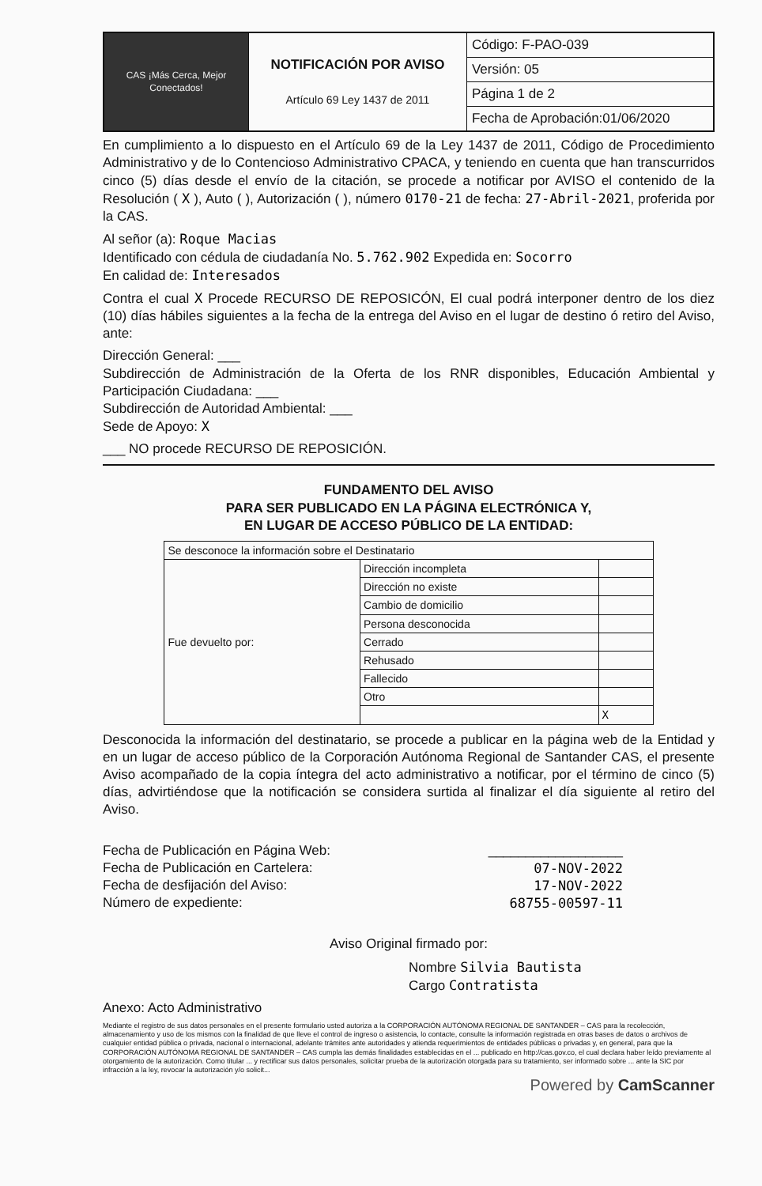| CAS ¡Más Cerca, Mejor Conectados! | NOTIFICACIÓN POR AVISO Artículo 69 Ley 1437 de 2011 | Código: F-PAO-039 |
| | | Versión: 05 |
| | | Página 1 de 2 |
| | | Fecha de Aprobación:01/06/2020 |
En cumplimiento a lo dispuesto en el Artículo 69 de la Ley 1437 de 2011, Código de Procedimiento Administrativo y de lo Contencioso Administrativo CPACA, y teniendo en cuenta que han transcurridos cinco (5) días desde el envío de la citación, se procede a notificar por AVISO el contenido de la Resolución ( X ), Auto ( ), Autorización ( ), número 0170-21 de fecha: 27-Abril-2021, proferida por la CAS.
Al señor (a): Roque Macias
Identificado con cédula de ciudadanía No. 5.762.902 Expedida en: Socorro
En calidad de: Interesados
Contra el cual X Procede RECURSO DE REPOSICÓN, El cual podrá interponer dentro de los diez (10) días hábiles siguientes a la fecha de la entrega del Aviso en el lugar de destino ó retiro del Aviso, ante:
Dirección General: ___
Subdirección de Administración de la Oferta de los RNR disponibles, Educación Ambiental y Participación Ciudadana: ___
Subdirección de Autoridad Ambiental: ___
Sede de Apoyo: X
___ NO procede RECURSO DE REPOSICIÓN.
FUNDAMENTO DEL AVISO
PARA SER PUBLICADO EN LA PÁGINA ELECTRÓNICA Y,
EN LUGAR DE ACCESO PÚBLICO DE LA ENTIDAD:
| Se desconoce la información sobre el Destinatario | | |
| Fue devuelto por: | Dirección incompleta | |
| | Dirección no existe | |
| | Cambio de domicilio | |
| | Persona desconocida | |
| | Cerrado | |
| | Rehusado | |
| | Fallecido | |
| | Otro | |
| | | X |
Desconocida la información del destinatario, se procede a publicar en la página web de la Entidad y en un lugar de acceso público de la Corporación Autónoma Regional de Santander CAS, el presente Aviso acompañado de la copia íntegra del acto administrativo a notificar, por el término de cinco (5) días, advirtiéndose que la notificación se considera surtida al finalizar el día siguiente al retiro del Aviso.
Fecha de Publicación en Página Web: __________________
Fecha de Publicación en Cartelera: 07-NOV-2022
Fecha de desfijación del Aviso: 17-NOV-2022
Número de expediente: 68755-00597-11
Aviso Original firmado por:
Nombre Silvia Bautista
Cargo Contratista
Anexo: Acto Administrativo
Mediante el registro de sus datos personales en el presente formulario usted autoriza a la CORPORACIÓN AUTÓNOMA REGIONAL DE SANTANDER – CAS para la recolección, almacenamiento y uso de los mismos con la finalidad de que lleve el control de ingreso o asistencia, lo contacte, consulte la información registrada en otras bases de datos o archivos de cualquier entidad pública o privada, nacional o internacional, adelante trámites ante autoridades y atienda requerimientos de entidades públicas o privadas y, en general, para que la CORPORACIÓN AUTÓNOMA REGIONAL DE SANTANDER – CAS cumpla las demás finalidades establecidas en el ... publicado en http://cas.gov.co, el cual declara haber leído previamente al otorgamiento de la autorización. Como titular ... y rectificar sus datos personales, solicitar prueba de la autorización otorgada para su tratamiento, ser informado sobre ... ante la SIC por infracción a la ley, revocar la autorización y/o solicit...
Powered by CamScanner